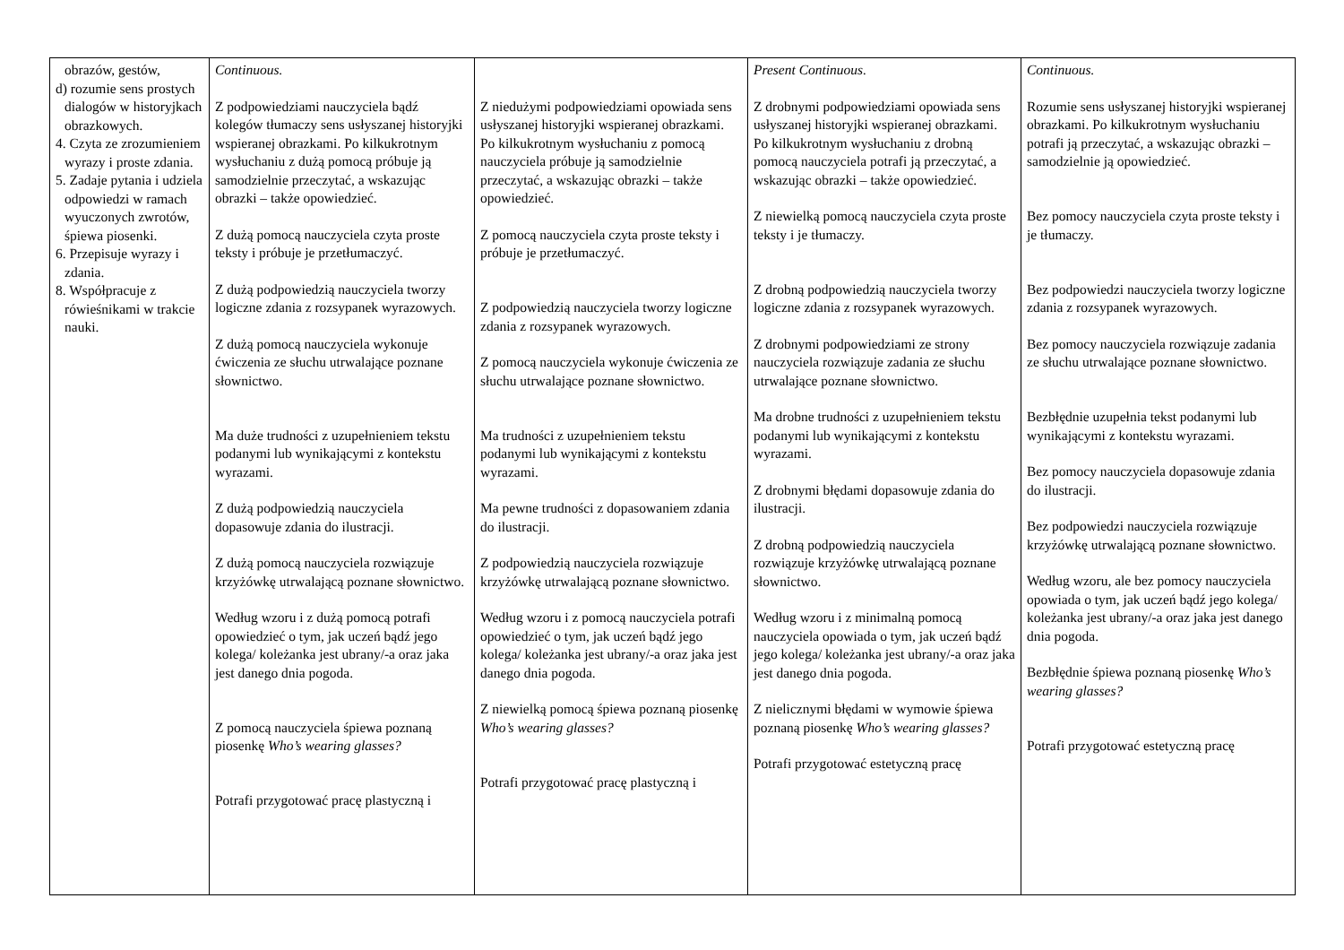| obrazów, gestów, d) rozumie sens prostych dialogów w historyjkach obrazkowych. 4. Czyta ze zrozumieniem wyrazy i proste zdania. 5. Zadaje pytania i udziela odpowiedzi w ramach wyuczonych zwrotów, śpiewa piosenki. 6. Przepisuje wyrazy i zdania. 8. Współpracuje z rówieśnikami w trakcie nauki. | Continuous. Z podpowiedziami nauczyciela bądź kolegów tłumaczy sens usłyszanej historyjki wspieranej obrazkami. Po kilkukrotnym wysłuchaniu z dużą pomocą próbuje ją samodzielnie przeczytać, a wskazując obrazki – także opowiedzieć. Z dużą pomocą nauczyciela czyta proste teksty i próbuje je przetłumaczyć. Z dużą podpowiedzią nauczyciela tworzy logiczne zdania z rozsypanek wyrazowych. Z dużą pomocą nauczyciela wykonuje ćwiczenia ze słuchu utrwalające poznane słownictwo. Ma duże trudności z uzupełnieniem tekstu podanymi lub wynikającymi z kontekstu wyrazami. Z dużą podpowiedzią nauczyciela dopasowuje zdania do ilustracji. Z dużą pomocą nauczyciela rozwiązuje krzyżówkę utrwalającą poznane słownictwo. Według wzoru i z dużą pomocą potrafi opowiedzieć o tym, jak uczeń bądź jego kolega/ koleżanka jest ubrany/-a oraz jaka jest danego dnia pogoda. Z pomocą nauczyciela śpiewa poznaną piosenkę Who’s wearing glasses? Potrafi przygotować pracę plastyczną i | Z niedużymi podpowiedziami opowiada sens usłyszanej historyjki wspieranej obrazkami. Po kilkukrotnym wysłuchaniu z pomocą nauczyciela próbuje ją samodzielnie przeczytać, a wskazując obrazki – także opowiedzieć. Z pomocą nauczyciela czyta proste teksty i próbuje je przetłumaczyć. Z podpowiedzią nauczyciela tworzy logiczne zdania z rozsypanek wyrazowych. Z pomocą nauczyciela wykonuje ćwiczenia ze słuchu utrwalające poznane słownictwo. Ma trudności z uzupełnieniem tekstu podanymi lub wynikającymi z kontekstu wyrazami. Ma pewne trudności z dopasowaniem zdania do ilustracji. Z podpowiedzią nauczyciela rozwiązuje krzyżówkę utrwalającą poznane słownictwo. Według wzoru i z pomocą nauczyciela potrafi opowiedzieć o tym, jak uczeń bądź jego kolega/ koleżanka jest ubrany/-a oraz jaka jest danego dnia pogoda. Z niewielką pomocą śpiewa poznaną piosenkę Who’s wearing glasses? Potrafi przygotować pracę plastyczną i | Present Continuous. Z drobnymi podpowiedziami opowiada sens usłyszanej historyjki wspieranej obrazkami. Po kilkukrotnym wysłuchaniu z drobną pomocą nauczyciela potrafi ją przeczytać, a wskazując obrazki – także opowiedzieć. Z niewielką pomocą nauczyciela czyta proste teksty i je tłumaczy. Z drobną podpowiedzią nauczyciela tworzy logiczne zdania z rozsypanek wyrazowych. Z drobnymi podpowiedziami ze strony nauczyciela rozwiązuje zadania ze słuchu utrwalające poznane słownictwo. Ma drobne trudności z uzupełnieniem tekstu podanymi lub wynikającymi z kontekstu wyrazami. Z drobnymi błędami dopasowuje zdania do ilustracji. Z drobną podpowiedzią nauczyciela rozwiązuje krzyżówkę utrwalającą poznane słownictwo. Według wzoru i z minimalną pomocą nauczyciela opowiada o tym, jak uczeń bądź jego kolega/ koleżanka jest ubrany/-a oraz jaka jest danego dnia pogoda. Z nielicznymi błędami w wymowie śpiewa poznaną piosenkę Who’s wearing glasses? Potrafi przygotować estetyczną pracę | Continuous. Rozumie sens usłyszanej historyjki wspieranej obrazkami. Po kilkukrotnym wysłuchaniu potrafi ją przeczytać, a wskazując obrazki – samodzielnie ją opowiedzieć. Bez pomocy nauczyciela czyta proste teksty i je tłumaczy. Bez podpowiedzi nauczyciela tworzy logiczne zdania z rozsypanek wyrazowych. Bez pomocy nauczyciela rozwiązuje zadania ze słuchu utrwalające poznane słownictwo. Bezbłędnie uzupełnia tekst podanymi lub wynikającymi z kontekstu wyrazami. Bez pomocy nauczyciela dopasowuje zdania do ilustracji. Bez podpowiedzi nauczyciela rozwiązuje krzyżówkę utrwalającą poznane słownictwo. Według wzoru, ale bez pomocy nauczyciela opowiada o tym, jak uczeń bądź jego kolega/ koleżanka jest ubrany/-a oraz jaka jest danego dnia pogoda. Bezbłędnie śpiewa poznaną piosenkę Who’s wearing glasses? Potrafi przygotować estetyczną pracę |